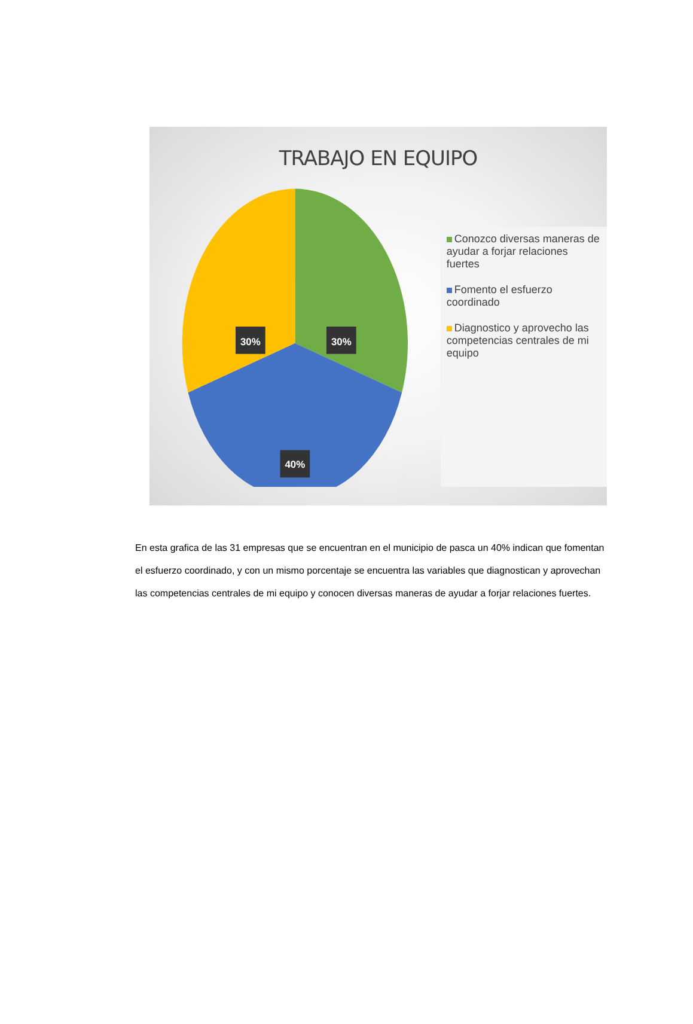TRABAJO EN EQUIPO
30%
30%
40%
Conozco diversas maneras de ayudar a forjar relaciones fuertes
Fomento el esfuerzo coordinado
Diagnostico y aprovecho las competencias centrales de mi equipo
En esta grafica de las 31 empresas que se encuentran en el municipio de pasca un 40% indican que fomentan el esfuerzo coordinado, y con un mismo porcentaje se encuentra las variables que diagnostican y aprovechan las competencias centrales de mi equipo y conocen diversas maneras de ayudar a forjar relaciones fuertes.